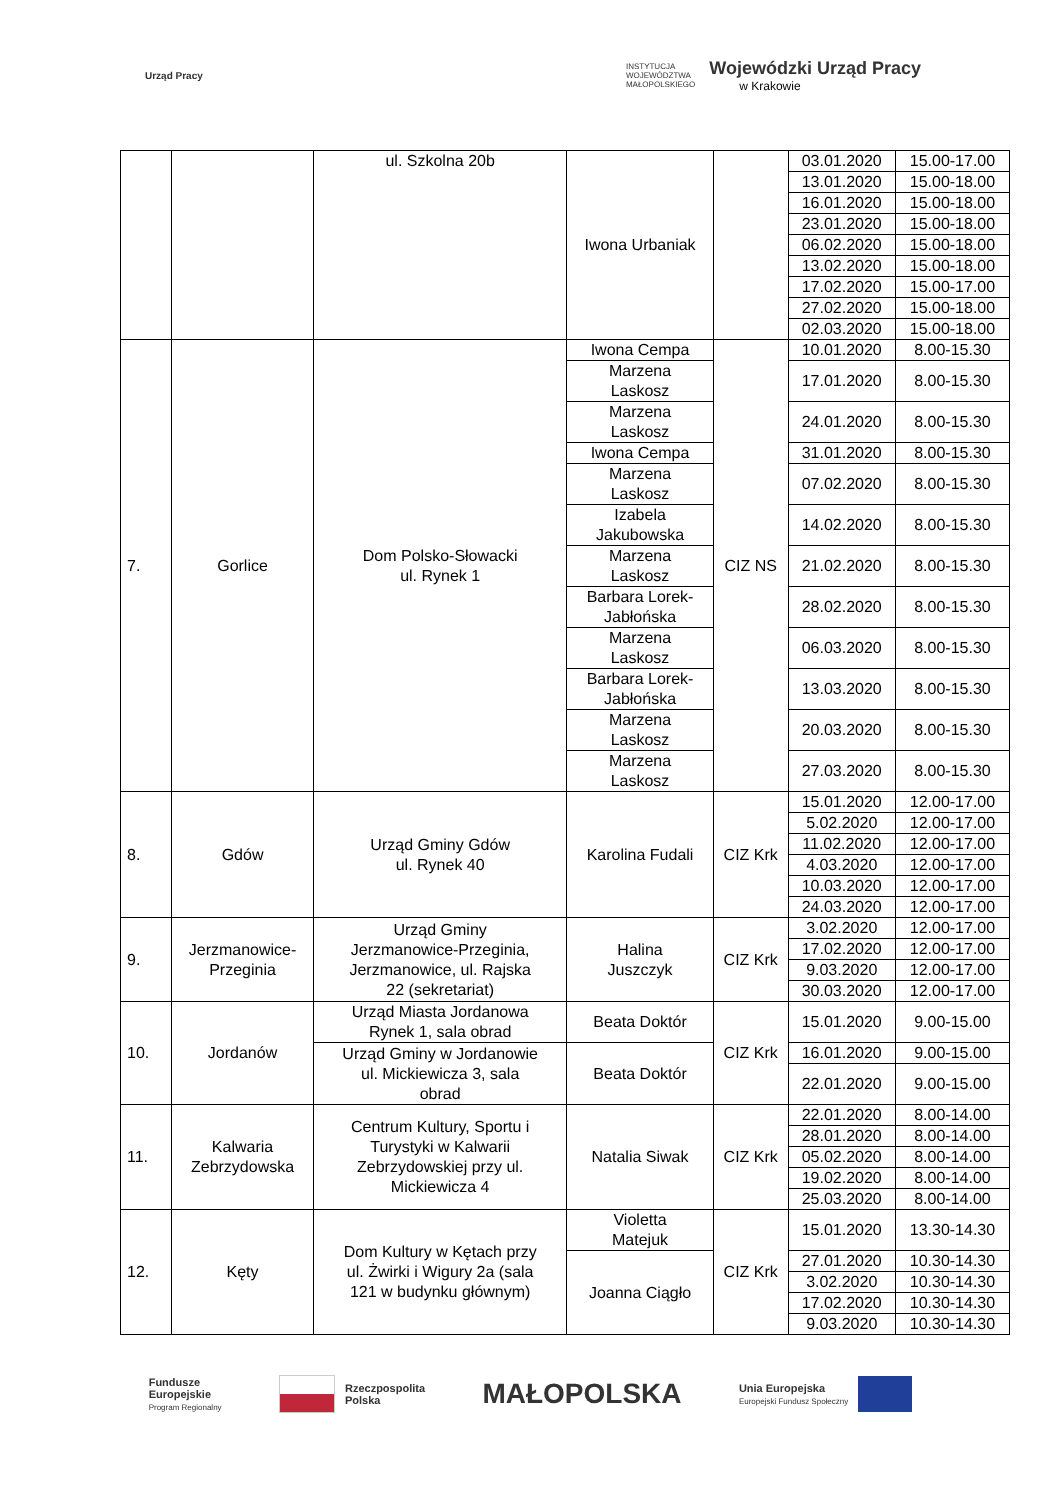Urząd Pracy
INSTYTUCJA
WOJEWÓDZTWA
MAŁOPOLSKIEGO
Wojewódzki Urząd Pracy
w Krakowie
| | | ul. Szkolna 20b | Iwona Urbaniak | | 03.01.2020 | 15.00-17.00 |
| | | | | | 13.01.2020 | 15.00-18.00 |
| | | | | | 16.01.2020 | 15.00-18.00 |
| | | | | | 23.01.2020 | 15.00-18.00 |
| | | | | | 06.02.2020 | 15.00-18.00 |
| | | | | | 13.02.2020 | 15.00-18.00 |
| | | | | | 17.02.2020 | 15.00-17.00 |
| | | | | | 27.02.2020 | 15.00-18.00 |
| | | | | | 02.03.2020 | 15.00-18.00 |
| 7. | Gorlice | Dom Polsko-Słowacki ul. Rynek 1 | Iwona Cempa | CIZ NS | 10.01.2020 | 8.00-15.30 |
| | | | Marzena Laskosz | | 17.01.2020 | 8.00-15.30 |
| | | | Marzena Laskosz | | 24.01.2020 | 8.00-15.30 |
| | | | Iwona Cempa | | 31.01.2020 | 8.00-15.30 |
| | | | Marzena Laskosz | | 07.02.2020 | 8.00-15.30 |
| | | | Izabela Jakubowska | | 14.02.2020 | 8.00-15.30 |
| | | | Marzena Laskosz | | 21.02.2020 | 8.00-15.30 |
| | | | Barbara Lorek- Jabłońska | | 28.02.2020 | 8.00-15.30 |
| | | | Marzena Laskosz | | 06.03.2020 | 8.00-15.30 |
| | | | Barbara Lorek- Jabłońska | | 13.03.2020 | 8.00-15.30 |
| | | | Marzena Laskosz | | 20.03.2020 | 8.00-15.30 |
| | | | Marzena Laskosz | | 27.03.2020 | 8.00-15.30 |
| 8. | Gdów | Urząd Gminy Gdów ul. Rynek 40 | Karolina Fudali | CIZ Krk | 15.01.2020 | 12.00-17.00 |
| | | | | | 5.02.2020 | 12.00-17.00 |
| | | | | | 11.02.2020 | 12.00-17.00 |
| | | | | | 4.03.2020 | 12.00-17.00 |
| | | | | | 10.03.2020 | 12.00-17.00 |
| | | | | | 24.03.2020 | 12.00-17.00 |
| 9. | Jerzmanowice- Przeginia | Urząd Gminy Jerzmanowice-Przeginia, Jerzmanowice, ul. Rajska 22 (sekretariat) | Halina Juszczyk | CIZ Krk | 3.02.2020 | 12.00-17.00 |
| | | | | | 17.02.2020 | 12.00-17.00 |
| | | | | | 9.03.2020 | 12.00-17.00 |
| | | | | | 30.03.2020 | 12.00-17.00 |
| 10. | Jordanów | Urząd Miasta Jordanowa Rynek 1, sala obrad | Beata Doktór | CIZ Krk | 15.01.2020 | 9.00-15.00 |
| | | Urząd Gminy w Jordanowie ul. Mickiewicza 3, sala obrad | Beata Doktór | | 16.01.2020 | 9.00-15.00 |
| | | | | | 22.01.2020 | 9.00-15.00 |
| 11. | Kalwaria Zebrzydowska | Centrum Kultury, Sportu i Turystyki w Kalwarii Zebrzydowskiej przy ul. Mickiewicza 4 | Natalia Siwak | CIZ Krk | 22.01.2020 | 8.00-14.00 |
| | | | | | 28.01.2020 | 8.00-14.00 |
| | | | | | 05.02.2020 | 8.00-14.00 |
| | | | | | 19.02.2020 | 8.00-14.00 |
| | | | | | 25.03.2020 | 8.00-14.00 |
| 12. | Kęty | Dom Kultury w Kętach przy ul. Żwirki i Wigury 2a (sala 121 w budynku głównym) | Violetta Matejuk | CIZ Krk | 15.01.2020 | 13.30-14.30 |
| | | | Joanna Ciągło | | 27.01.2020 | 10.30-14.30 |
| | | | | | 3.02.2020 | 10.30-14.30 |
| | | | | | 17.02.2020 | 10.30-14.30 |
| | | | | | 9.03.2020 | 10.30-14.30 |
Fundusze
Europejskie
Program Regionalny
Rzeczpospolita
Polska
MAŁOPOLSKA
Unia Europejska
Europejski Fundusz Społeczny